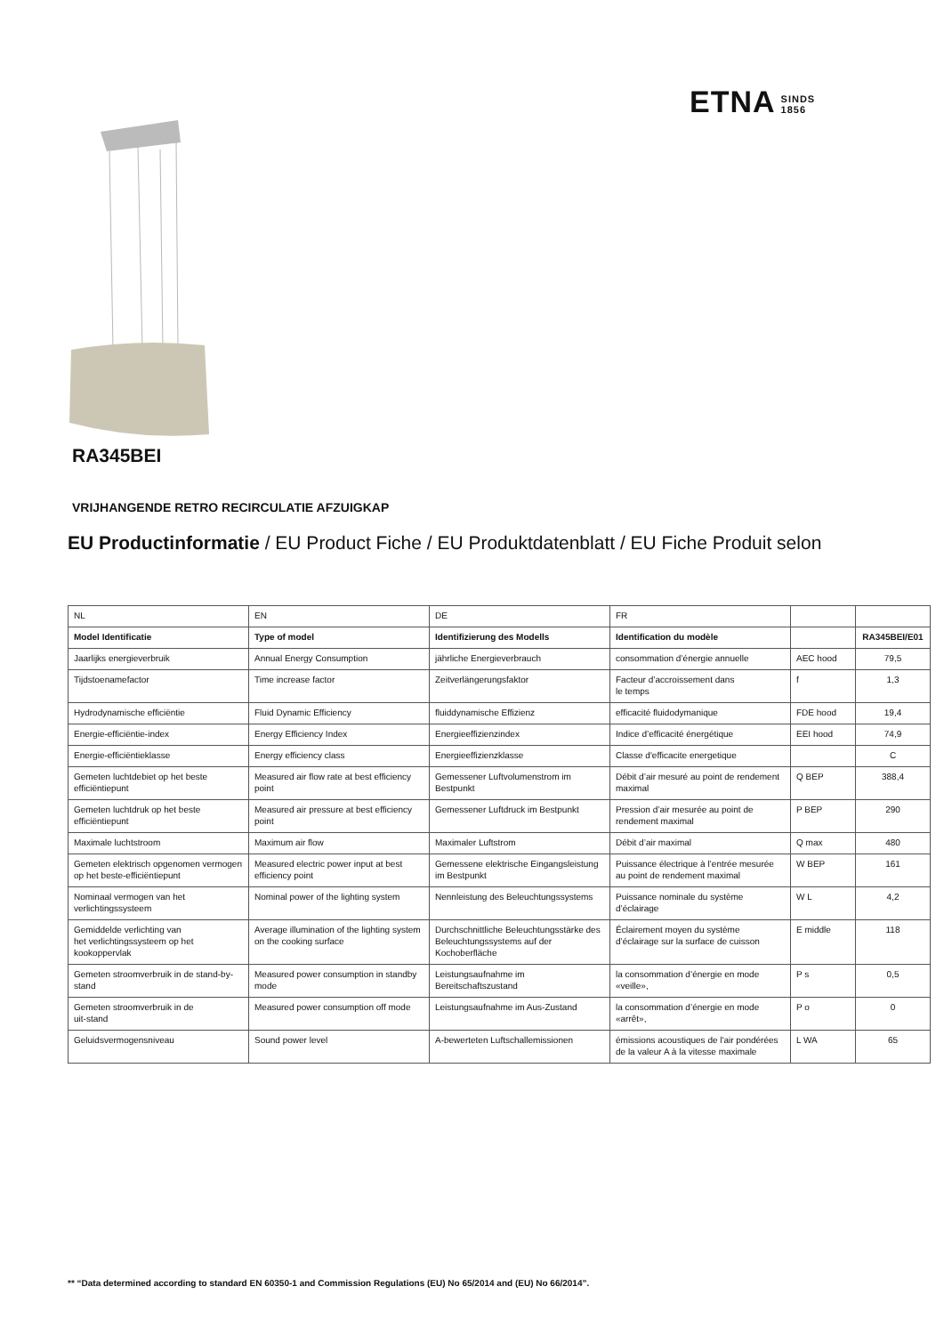ETNA SINDS
1856
RA345BEI
VRIJHANGENDE RETRO RECIRCULATIE AFZUIGKAP
EU Productinformatie / EU Product Fiche / EU Produktdatenblatt / EU Fiche Produit selon
| NL | EN | DE | FR | | |
| Model Identificatie | Type of model | Identifizierung des Modells | Identification du modèle | | RA345BEI/E01 |
| Jaarlijks energieverbruik | Annual Energy Consumption | jährliche Energieverbrauch | consommation d’énergie annuelle | AEC hood | 79,5 |
| Tijdstoenamefactor | Time increase factor | Zeitverlängerungsfaktor | Facteur d’accroissement dans le temps | f | 1,3 |
| Hydrodynamische efficiëntie | Fluid Dynamic Efficiency | fluiddynamische Effizienz | efficacité fluidodymanique | FDE hood | 19,4 |
| Energie-efficiëntie-index | Energy Efficiency Index | Energieeffizienzindex | Indice d’efficacité énergétique | EEI hood | 74,9 |
| Energie-efficiëntieklasse | Energy efficiency class | Energieeffizienzklasse | Classe d'efficacite energetique | | C |
| Gemeten luchtdebiet op het beste efficiëntiepunt | Measured air flow rate at best efficiency point | Gemessener Luftvolumenstrom im Bestpunkt | Débit d’air mesuré au point de rendement maximal | Q BEP | 388,4 |
| Gemeten luchtdruk op het beste efficiëntiepunt | Measured air pressure at best efficiency point | Gemessener Luftdruck im Bestpunkt | Pression d’air mesurée au point de rendement maximal | P BEP | 290 |
| Maximale luchtstroom | Maximum air flow | Maximaler Luftstrom | Débit d’air maximal | Q max | 480 |
| Gemeten elektrisch opgenomen vermogen op het beste-efficiëntiepunt | Measured electric power input at best efficiency point | Gemessene elektrische Eingangsleistung im Bestpunkt | Puissance électrique à l’entrée mesurée au point de rendement maximal | W BEP | 161 |
| Nominaal vermogen van het verlichtingssysteem | Nominal power of the lighting system | Nennleistung des Beleuchtungssystems | Puissance nominale du système d’éclairage | W L | 4,2 |
| Gemiddelde verlichting van het verlichtingssysteem op het kookoppervlak | Average illumination of the lighting system on the cooking surface | Durchschnittliche Beleuchtungsstärke des Beleuchtungssystems auf der Kochoberfläche | Éclairement moyen du système d’éclairage sur la surface de cuisson | E middle | 118 |
| Gemeten stroomverbruik in de stand-by- stand | Measured power consumption in standby mode | Leistungsaufnahme im Bereitschaftszustand | la consommation d’énergie en mode «veille», | P s | 0,5 |
| Gemeten stroomverbruik in de uit-stand | Measured power consumption off mode | Leistungsaufnahme im Aus-Zustand | la consommation d’énergie en mode «arrêt», | P o | 0 |
| Geluidsvermogensniveau | Sound power level | A-bewerteten Luftschallemissionen | émissions acoustiques de l'air pondérées de la valeur A à la vitesse maximale | L WA | 65 |
** “Data determined according to standard EN 60350-1 and Commission Regulations (EU) No 65/2014 and (EU) No 66/2014”.